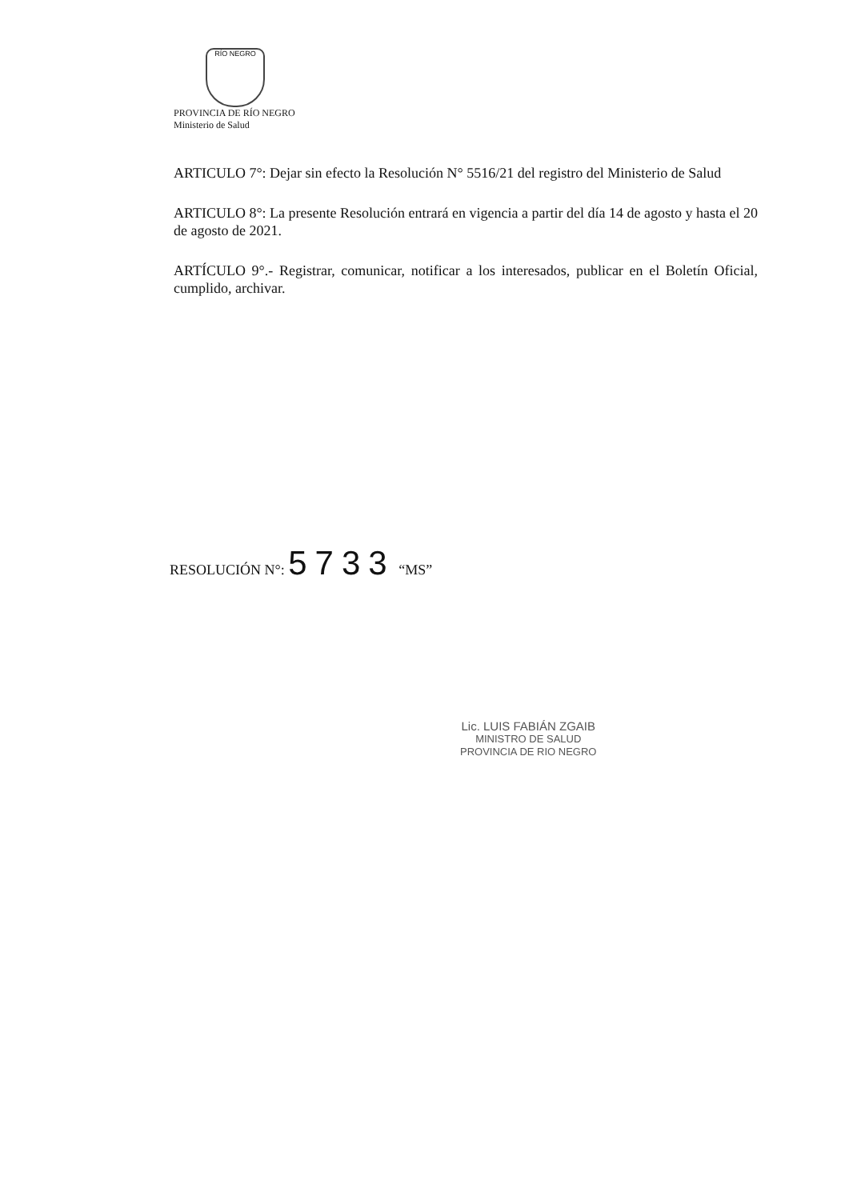RÍO NEGRO
PROVINCIA DE RÍO NEGRO
Ministerio de Salud
ARTICULO 7°: Dejar sin efecto la Resolución N° 5516/21 del registro del Ministerio de Salud
ARTICULO 8°: La presente Resolución entrará en vigencia a partir del día 14 de agosto y hasta el 20 de agosto de 2021.
ARTÍCULO 9°.- Registrar, comunicar, notificar a los interesados, publicar en el Boletín Oficial, cumplido, archivar.
RESOLUCIÓN N°: 5733 “MS”
Lic. LUIS FABIÁN ZGAIB
MINISTRO DE SALUD
PROVINCIA DE RIO NEGRO